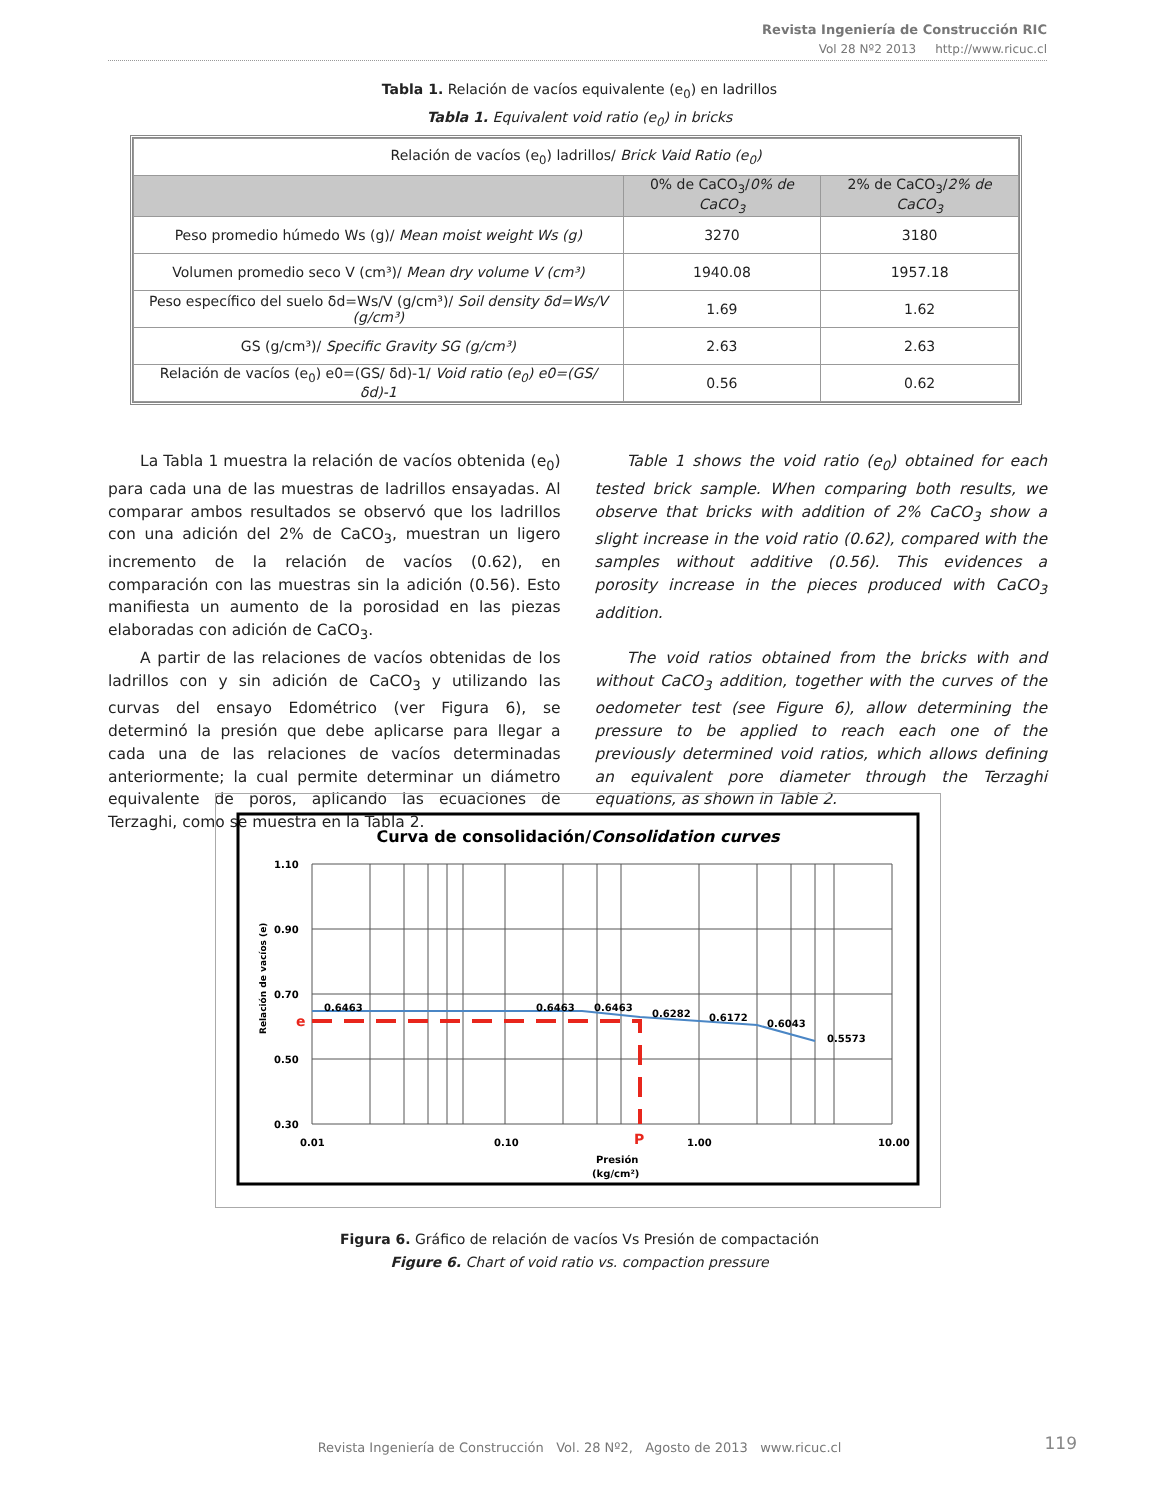Revista Ingeniería de Construcción RIC
Vol 28 Nº2 2013 http://www.ricuc.cl
Tabla 1. Relación de vacíos equivalente (e<sub>0</sub>) en ladrillos
Tabla 1. Equivalent void ratio (e<sub>0</sub>) in bricks
| Relación de vacíos (e<sub>0</sub>) ladrillos/ Brick Vaid Ratio (e<sub>0</sub>) | | |
| | 0% de CaCO<sub>3</sub>/ 0% de CaCO<sub>3</sub> | 2% de CaCO<sub>3</sub>/ 2% de CaCO<sub>3</sub> |
| Peso promedio húmedo Ws (g)/ Mean moist weight Ws (g) | 3270 | 3180 |
| Volumen promedio seco V (cm³)/ Mean dry volume V (cm³) | 1940.08 | 1957.18 |
| Peso específico del suelo δd=Ws/V (g/cm³)/ Soil density δd=Ws/V (g/cm³) | 1.69 | 1.62 |
| GS (g/cm³)/ Specific Gravity SG (g/cm³) | 2.63 | 2.63 |
| Relación de vacíos (e<sub>0</sub>) e0=(GS/ δd)-1/ Void ratio (e<sub>0</sub>) e0=(GS/ δd)-1 | 0.56 | 0.62 |
La Tabla 1 muestra la relación de vacíos obtenida (e<sub>0</sub>) para cada una de las muestras de ladrillos ensayadas. Al comparar ambos resultados se observó que los ladrillos con una adición del 2% de CaCO<sub>3</sub>, muestran un ligero incremento de la relación de vacíos (0.62), en comparación con las muestras sin la adición (0.56). Esto manifiesta un aumento de la porosidad en las piezas elaboradas con adición de CaCO<sub>3</sub>.
A partir de las relaciones de vacíos obtenidas de los ladrillos con y sin adición de CaCO<sub>3</sub> y utilizando las curvas del ensayo Edométrico (ver Figura 6), se determinó la presión que debe aplicarse para llegar a cada una de las relaciones de vacíos determinadas anteriormente; la cual permite determinar un diámetro equivalente de poros, aplicando las ecuaciones de Terzaghi, como se muestra en la Tabla 2.
Table 1 shows the void ratio (e<sub>0</sub>) obtained for each tested brick sample. When comparing both results, we observe that bricks with addition of 2% CaCO<sub>3</sub> show a slight increase in the void ratio (0.62), compared with the samples without additive (0.56). This evidences a porosity increase in the pieces produced with CaCO<sub>3</sub> addition.
The void ratios obtained from the bricks with and without CaCO<sub>3</sub> addition, together with the curves of the oedometer test (see Figure 6), allow determining the pressure to be applied to reach each one of the previously determined void ratios, which allows defining an equivalent pore diameter through the Terzaghi equations, as shown in Table 2.
Curva de consolidación/Consolidation curves
0.6463
0.6463
0.6463
0.6282
0.6172
0.6043
0.5573
1.10
0.90
0.70
0.50
0.30
0.01
0.10
1.00
10.00
Presión
(kg/cm²)
e
P
Relación de vacíos (e)
Figura 6. Gráfico de relación de vacíos Vs Presión de compactación
Figure 6. Chart of void ratio vs. compaction pressure
Revista Ingeniería de Construcción Vol. 28 Nº2, Agosto de 2013 www.ricuc.cl
119